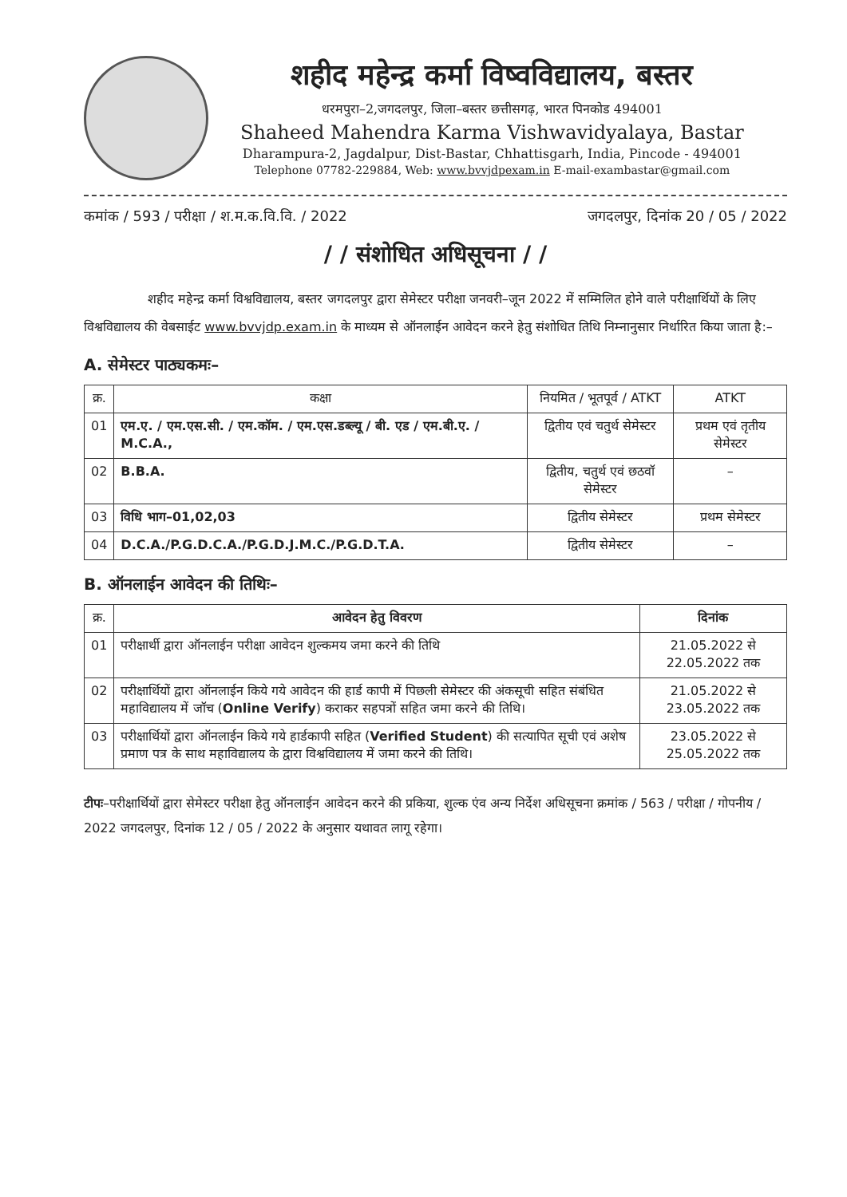शहीद महेन्द्र कर्मा विष्वविद्यालय, बस्तर
धरमपुरा–2,जगदलपुर, जिला–बस्तर छत्तीसगढ़, भारत पिनकोड 494001
Shaheed Mahendra Karma Vishwavidyalaya, Bastar
Dharampura-2, Jagdalpur, Dist-Bastar, Chhattisgarh, India, Pincode - 494001
Telephone 07782-229884, Web: www.bvvjdpexam.in E-mail-exambastar@gmail.com
कमांक / 593 / परीक्षा / श.म.क.वि.वि. / 2022 जगदलपुर, दिनांक 20 / 05 / 2022
/ / संशोधित अधिसूचना / /
शहीद महेन्द्र कर्मा विश्वविद्यालय, बस्तर जगदलपुर द्वारा सेमेस्टर परीक्षा जनवरी–जून 2022 में सम्मिलित होने वाले परीक्षार्थियों के लिए विश्वविद्यालय की वेबसाईट www.bvvjdp.exam.in के माध्यम से ऑनलाईन आवेदन करने हेतु संशोधित तिथि निम्नानुसार निर्धारित किया जाता है:–
A. सेमेस्टर पाठ्यकमः–
| क्र. | कक्षा | नियमित / भूतपूर्व / ATKT | ATKT |
| --- | --- | --- | --- |
| 01 | एम.ए. / एम.एस.सी. / एम.कॉम. / एम.एस.डब्ल्यू / बी. एड / एम.बी.ए. / M.C.A., | द्वितीय एवं चतुर्थ सेमेस्टर | प्रथम एवं तृतीय सेमेस्टर |
| 02 | B.B.A. | द्वितीय, चतुर्थ एवं छठवॉ सेमेस्टर | – |
| 03 | विधि भाग–01,02,03 | द्वितीय सेमेस्टर | प्रथम सेमेस्टर |
| 04 | D.C.A./P.G.D.C.A./P.G.D.J.M.C./P.G.D.T.A. | द्वितीय सेमेस्टर | – |
B. ऑनलाईन आवेदन की तिथिः–
| क्र. | आवेदन हेतु विवरण | दिनांक |
| --- | --- | --- |
| 01 | परीक्षार्थी द्वारा ऑनलाईन परीक्षा आवेदन शुल्कमय जमा करने की तिथि | 21.05.2022 से 22.05.2022 तक |
| 02 | परीक्षार्थियों द्वारा ऑनलाईन किये गये आवेदन की हार्ड कापी में पिछली सेमेस्टर की अंकसूची सहित संबंधित महाविद्यालय में जॉच ( Online Verify ) कराकर सहपत्रों सहित जमा करने की तिथि। | 21.05.2022 से 23.05.2022 तक |
| 03 | परीक्षार्थियों द्वारा ऑनलाईन किये गये हार्डकापी सहित ( Verified Student ) की सत्यापित सूची एवं अशेष प्रमाण पत्र के साथ महाविद्यालय के द्वारा विश्वविद्यालय में जमा करने की तिथि। | 23.05.2022 से 25.05.2022 तक |
टीपः–परीक्षार्थियों द्वारा सेमेस्टर परीक्षा हेतु ऑनलाईन आवेदन करने की प्रकिया, शुल्क एंव अन्य निर्देश अधिसूचना क्रमांक / 563 / परीक्षा / गोपनीय / 2022 जगदलपुर, दिनांक 12 / 05 / 2022 के अनुसार यथावत लागू रहेगा।